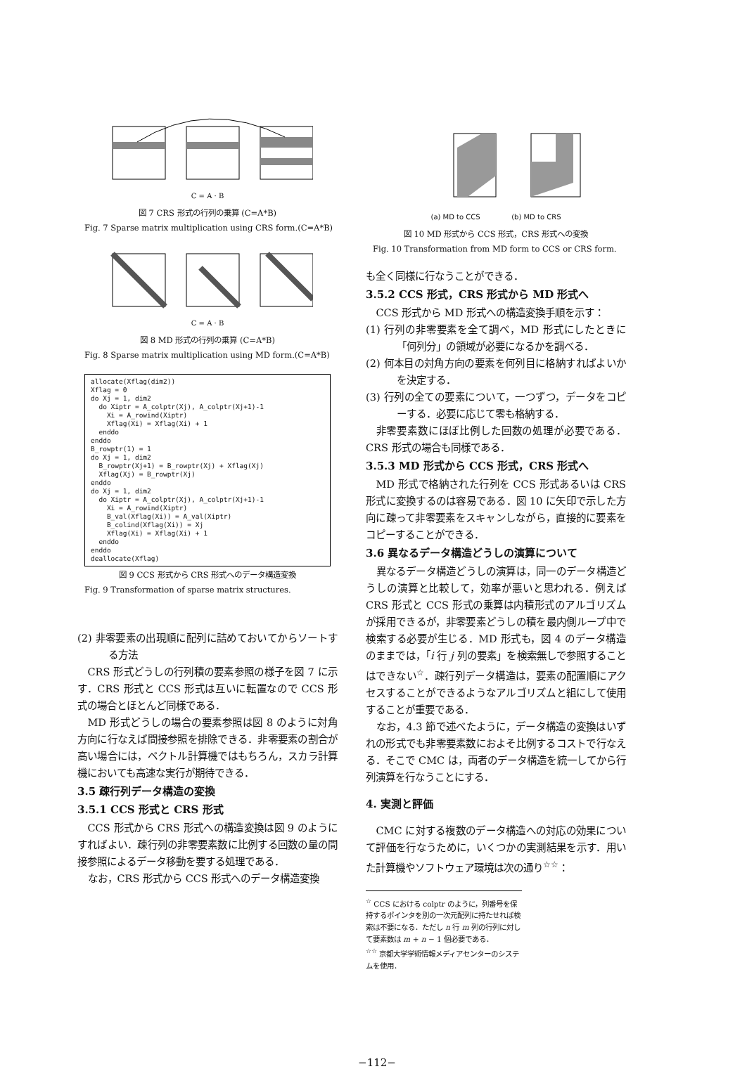C = A · B
図 7 CRS 形式の行列の乗算 (C=A*B)
Fig. 7 Sparse matrix multiplication using CRS form.(C=A*B)
C = A · B
図 8 MD 形式の行列の乗算 (C=A*B)
Fig. 8 Sparse matrix multiplication using MD form.(C=A*B)
allocate(Xflag(dim2))
Xflag = 0
do Xj = 1, dim2
  do Xiptr = A_colptr(Xj), A_colptr(Xj+1)-1
    Xi = A_rowind(Xiptr)
    Xflag(Xi) = Xflag(Xi) + 1
  enddo
enddo
B_rowptr(1) = 1
do Xj = 1, dim2
  B_rowptr(Xj+1) = B_rowptr(Xj) + Xflag(Xj)
  Xflag(Xj) = B_rowptr(Xj)
enddo
do Xj = 1, dim2
  do Xiptr = A_colptr(Xj), A_colptr(Xj+1)-1
    Xi = A_rowind(Xiptr)
    B_val(Xflag(Xi)) = A_val(Xiptr)
    B_colind(Xflag(Xi)) = Xj
    Xflag(Xi) = Xflag(Xi) + 1
  enddo
enddo
deallocate(Xflag)
図 9 CCS 形式から CRS 形式へのデータ構造変換
Fig. 9 Transformation of sparse matrix structures.
(2) 非零要素の出現順に配列に詰めておいてからソートする方法
CRS 形式どうしの行列積の要素参照の様子を図 7 に示す．CRS 形式と CCS 形式は互いに転置なので CCS 形式の場合とほとんど同様である．
MD 形式どうしの場合の要素参照は図 8 のように対角方向に行なえば間接参照を排除できる．非零要素の割合が高い場合には，ベクトル計算機ではもちろん，スカラ計算機においても高速な実行が期待できる．
3.5 疎行列データ構造の変換
3.5.1 CCS 形式と CRS 形式
CCS 形式から CRS 形式への構造変換は図 9 のようにすればよい．疎行列の非零要素数に比例する回数の量の間接参照によるデータ移動を要する処理である．
なお，CRS 形式から CCS 形式へのデータ構造変換
(a) MD to CCS (b) MD to CRS
図 10 MD 形式から CCS 形式，CRS 形式への変換
Fig. 10 Transformation from MD form to CCS or CRS form.
も全く同様に行なうことができる．
3.5.2 CCS 形式，CRS 形式から MD 形式へ
CCS 形式から MD 形式への構造変換手順を示す：
(1) 行列の非零要素を全て調べ，MD 形式にしたときに「何列分」の領域が必要になるかを調べる．
(2) 何本目の対角方向の要素を何列目に格納すればよいかを決定する．
(3) 行列の全ての要素について，一つずつ，データをコピーする．必要に応じて零も格納する．
非零要素数にほぼ比例した回数の処理が必要である．CRS 形式の場合も同様である．
3.5.3 MD 形式から CCS 形式，CRS 形式へ
MD 形式で格納された行列を CCS 形式あるいは CRS 形式に変換するのは容易である．図 10 に矢印で示した方向に疎って非零要素をスキャンしながら，直接的に要素をコピーすることができる．
3.6 異なるデータ構造どうしの演算について
異なるデータ構造どうしの演算は，同一のデータ構造どうしの演算と比較して，効率が悪いと思われる．例えば CRS 形式と CCS 形式の乗算は内積形式のアルゴリズムが採用できるが，非零要素どうしの積を最内側ループ中で検索する必要が生じる．MD 形式も，図 4 のデータ構造のままでは，「i 行 j 列の要素」を検索無しで参照することはできない<sup>☆</sup>．疎行列データ構造は，要素の配置順にアクセスすることができるようなアルゴリズムと組にして使用することが重要である．
なお，4.3 節で述べたように，データ構造の変換はいずれの形式でも非零要素数におよそ比例するコストで行なえる．そこで CMC は，両者のデータ構造を統一してから行列演算を行なうことにする．
4. 実測と評価
CMC に対する複数のデータ構造への対応の効果について評価を行なうために，いくつかの実測結果を示す．用いた計算機やソフトウェア環境は次の通り<sup>☆☆</sup>：
<sup>☆</sup> CCS における colptr のように，列番号を保持するポインタを別の一次元配列に持たせれば検索は不要になる．ただし n 行 m 列の行列に対して要素数は m + n − 1 個必要である．
<sup>☆☆</sup> 京都大学学術情報メディアセンターのシステムを使用．
−112−